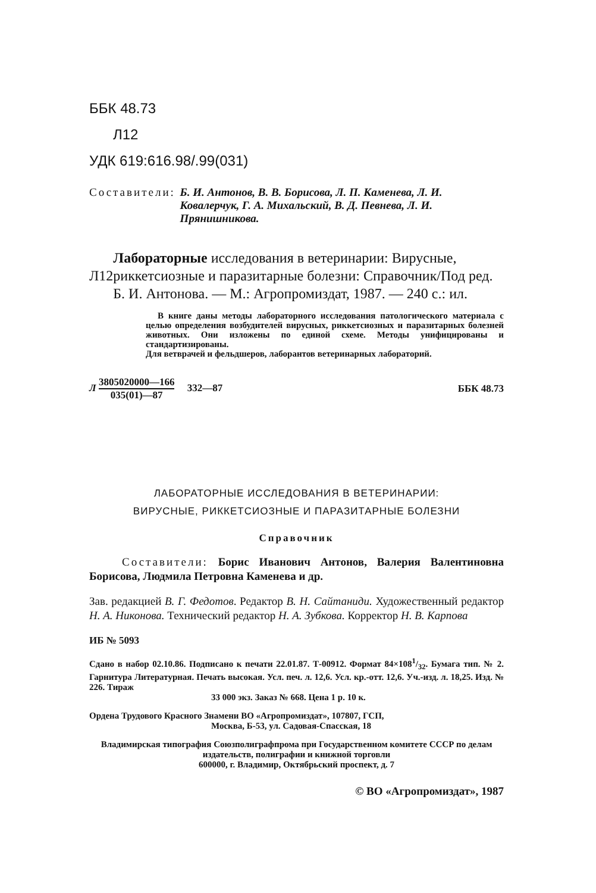ББК 48.73
Л12
УДК 619:616.98/.99(031)
Составители: Б. И. Антонов, В. В. Борисова, Л. П. Каменева, Л. И. Ковалерчук, Г. А. Михальский, В. Д. Певнева, Л. И. Прянишникова.
Л12
Лабораторные исследования в ветеринарии: Вирусные, риккетсиозные и паразитарные болезни: Справочник/Под ред. Б. И. Антонова. — М.: Агропромиздат, 1987. — 240 с.: ил.
В книге даны методы лабораторного исследования патологического материала с целью определения возбудителей вирусных, риккетсиозных и паразитарных болезней животных. Они изложены по единой схеме. Методы унифицированы и стандартизированы.
Для ветврачей и фельдшеров, лаборантов ветеринарных лабораторий.
Л 3805020000—166 035(01)—87 332—87 ББК 48.73
ЛАБОРАТОРНЫЕ ИССЛЕДОВАНИЯ В ВЕТЕРИНАРИИ:
ВИРУСНЫЕ, РИККЕТСИОЗНЫЕ И ПАРАЗИТАРНЫЕ БОЛЕЗНИ
Справочник
Составители: Борис Иванович Антонов, Валерия Валентиновна Борисова, Людмила Петровна Каменева и др.
Зав. редакцией В. Г. Федотов. Редактор В. Н. Сайтаниди. Художественный редактор Н. А. Никонова. Технический редактор Н. А. Зубкова. Корректор Н. В. Карпова
ИБ № 5093
Сдано в набор 02.10.86. Подписано к печати 22.01.87. Т-00912. Формат 84×1081/32. Бумага тип. № 2. Гарнитура Литературная. Печать высокая. Усл. печ. л. 12,6. Усл. кр.-отт. 12,6. Уч.-изд. л. 18,25. Изд. № 226. Тираж
33 000 экз. Заказ № 668. Цена 1 р. 10 к.
Ордена Трудового Красного Знамени ВО «Агропромиздат», 107807, ГСП,
Москва, Б-53, ул. Садовая-Спасская, 18
Владимирская типография Союзполиграфпрома при Государственном комитете СССР по делам издательств, полиграфии и книжной торговли
600000, г. Владимир, Октябрьский проспект, д. 7
© ВО «Агропромиздат», 1987